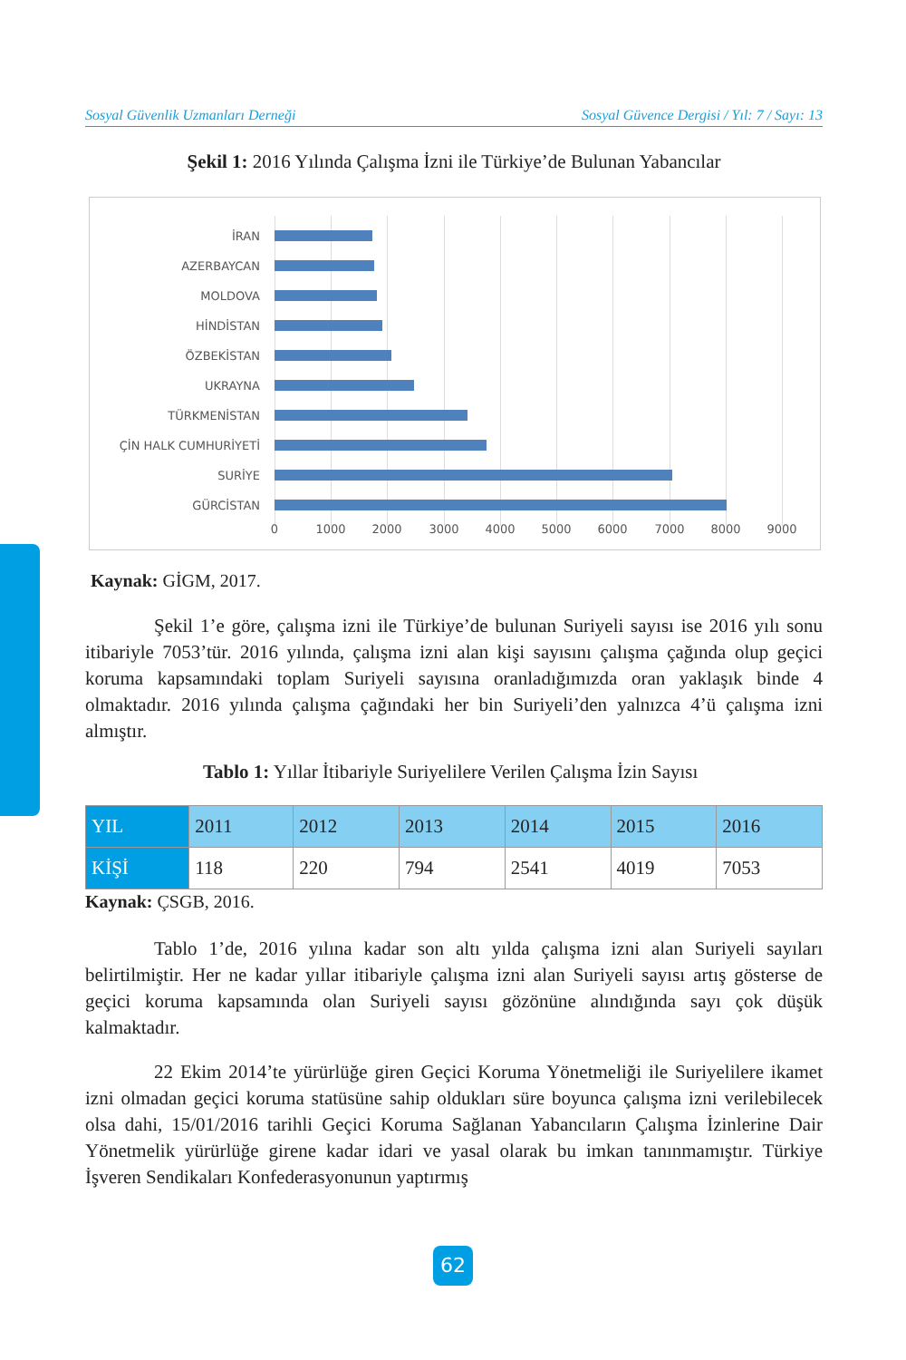Sosyal Güvenlik Uzmanları Derneği Sosyal Güvence Dergisi / Yıl: 7 / Sayı: 13
Şekil 1: 2016 Yılında Çalışma İzni ile Türkiye’de Bulunan Yabancılar
İRAN
AZERBAYCAN
MOLDOVA
HİNDİSTAN
ÖZBEKİSTAN
UKRAYNA
TÜRKMENİSTAN
ÇİN HALK CUMHURİYETİ
SURİYE
GÜRCİSTAN
0 1000 2000 3000 4000 5000 6000 7000 8000 9000
Kaynak: GİGM, 2017.
Şekil 1’e göre, çalışma izni ile Türkiye’de bulunan Suriyeli sayısı ise 2016 yılı sonu itibariyle 7053’tür. 2016 yılında, çalışma izni alan kişi sayısını çalışma çağında olup geçici koruma kapsamındaki toplam Suriyeli sayısına oranladığımızda oran yaklaşık binde 4 olmaktadır. 2016 yılında çalışma çağındaki her bin Suriyeli’den yalnızca 4’ü çalışma izni almıştır.
Tablo 1: Yıllar İtibariyle Suriyelilere Verilen Çalışma İzin Sayısı
| YIL | 2011 | 2012 | 2013 | 2014 | 2015 | 2016 |
| --- | --- | --- | --- | --- | --- | --- |
| KİŞİ | 118 | 220 | 794 | 2541 | 4019 | 7053 |
Kaynak: ÇSGB, 2016.
Tablo 1’de, 2016 yılına kadar son altı yılda çalışma izni alan Suriyeli sayıları belirtilmiştir. Her ne kadar yıllar itibariyle çalışma izni alan Suriyeli sayısı artış gösterse de geçici koruma kapsamında olan Suriyeli sayısı gözönüne alındığında sayı çok düşük kalmaktadır.
22 Ekim 2014’te yürürlüğe giren Geçici Koruma Yönetmeliği ile Suriyelilere ikamet izni olmadan geçici koruma statüsüne sahip oldukları süre boyunca çalışma izni verilebilecek olsa dahi, 15/01/2016 tarihli Geçici Koruma Sağlanan Yabancıların Çalışma İzinlerine Dair Yönetmelik yürürlüğe girene kadar idari ve yasal olarak bu imkan tanınmamıştır. Türkiye İşveren Sendikaları Konfederasyonunun yaptırmış
62